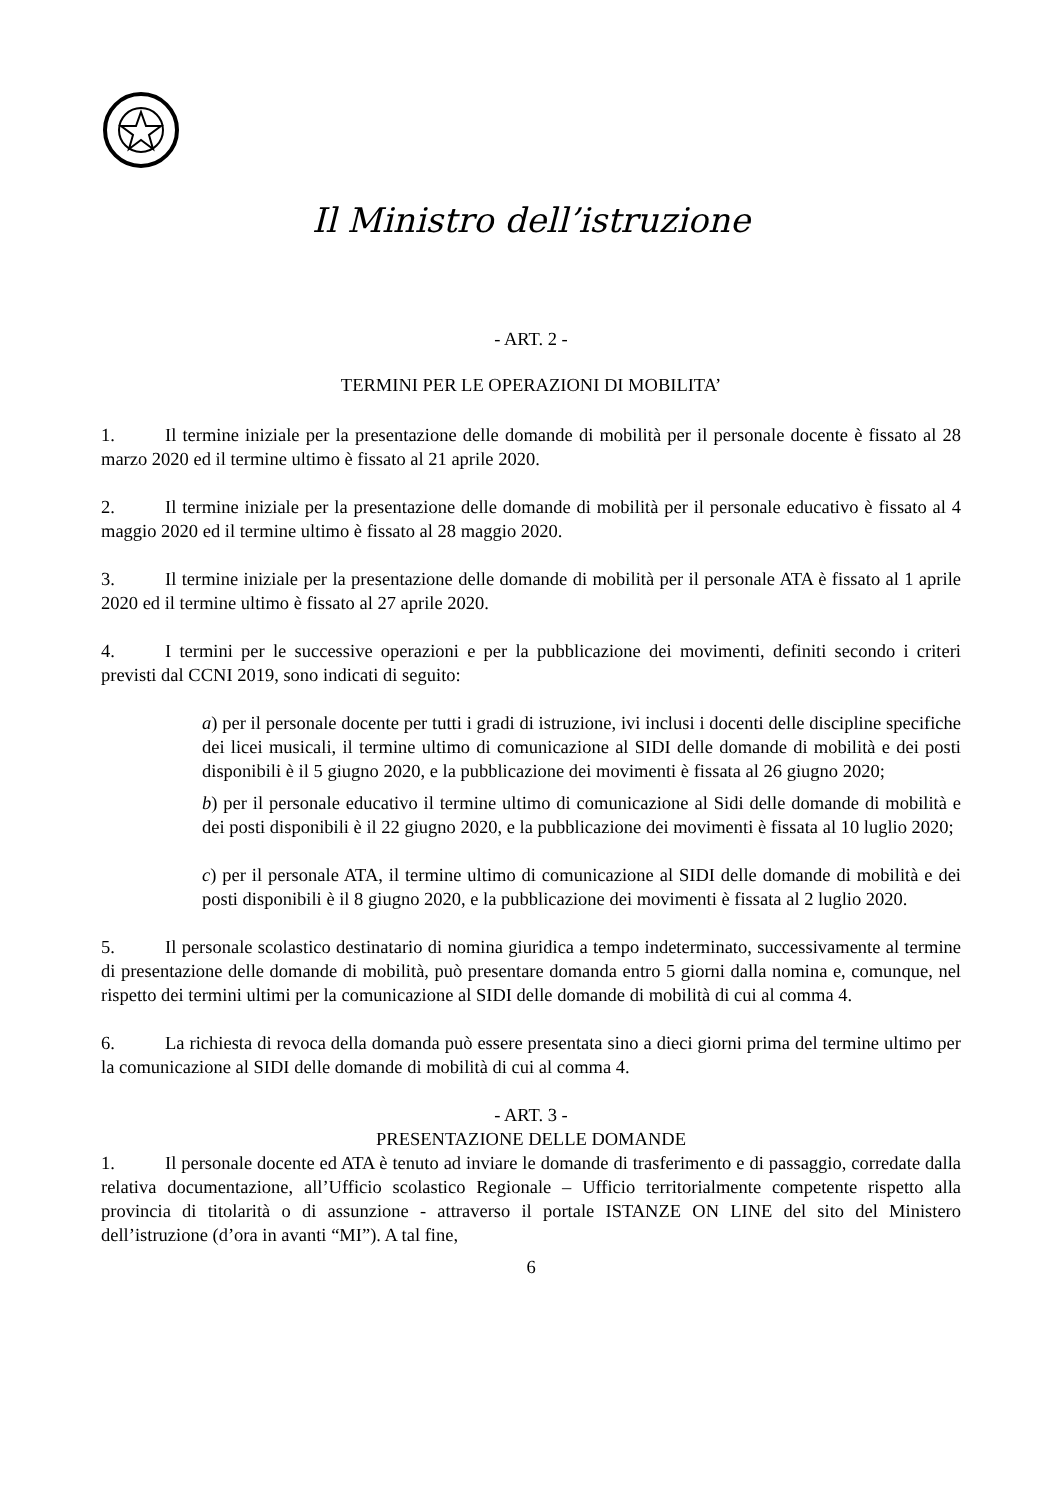Il Ministro dell’istruzione
- ART. 2 -
TERMINI PER LE OPERAZIONI DI MOBILITA’
1. Il termine iniziale per la presentazione delle domande di mobilità per il personale docente è fissato al 28 marzo 2020 ed il termine ultimo è fissato al 21 aprile 2020.
2. Il termine iniziale per la presentazione delle domande di mobilità per il personale educativo è fissato al 4 maggio 2020 ed il termine ultimo è fissato al 28 maggio 2020.
3. Il termine iniziale per la presentazione delle domande di mobilità per il personale ATA è fissato al 1 aprile 2020 ed il termine ultimo è fissato al 27 aprile 2020.
4. I termini per le successive operazioni e per la pubblicazione dei movimenti, definiti secondo i criteri previsti dal CCNI 2019, sono indicati di seguito:
a) per il personale docente per tutti i gradi di istruzione, ivi inclusi i docenti delle discipline specifiche dei licei musicali, il termine ultimo di comunicazione al SIDI delle domande di mobilità e dei posti disponibili è il 5 giugno 2020, e la pubblicazione dei movimenti è fissata al 26 giugno 2020;
b) per il personale educativo il termine ultimo di comunicazione al Sidi delle domande di mobilità e dei posti disponibili è il 22 giugno 2020, e la pubblicazione dei movimenti è fissata al 10 luglio 2020;
c) per il personale ATA, il termine ultimo di comunicazione al SIDI delle domande di mobilità e dei posti disponibili è il 8 giugno 2020, e la pubblicazione dei movimenti è fissata al 2 luglio 2020.
5. Il personale scolastico destinatario di nomina giuridica a tempo indeterminato, successivamente al termine di presentazione delle domande di mobilità, può presentare domanda entro 5 giorni dalla nomina e, comunque, nel rispetto dei termini ultimi per la comunicazione al SIDI delle domande di mobilità di cui al comma 4.
6. La richiesta di revoca della domanda può essere presentata sino a dieci giorni prima del termine ultimo per la comunicazione al SIDI delle domande di mobilità di cui al comma 4.
- ART. 3 -
PRESENTAZIONE DELLE DOMANDE
1. Il personale docente ed ATA è tenuto ad inviare le domande di trasferimento e di passaggio, corredate dalla relativa documentazione, all’Ufficio scolastico Regionale – Ufficio territorialmente competente rispetto alla provincia di titolarità o di assunzione - attraverso il portale ISTANZE ON LINE del sito del Ministero dell’istruzione (d’ora in avanti “MI”). A tal fine,
6